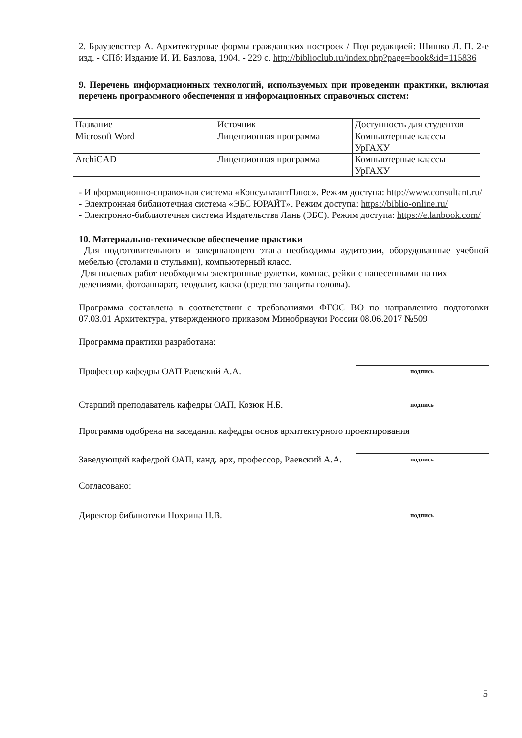2. Браузеветтер А. Архитектурные формы гражданских построек / Под редакцией: Шишко Л. П. 2-е изд. - СПб: Издание И. И. Базлова, 1904. - 229 с. http://biblioclub.ru/index.php?page=book&id=115836
9. Перечень информационных технологий, используемых при проведении практики, включая перечень программного обеспечения и информационных справочных систем:
| Название | Источник | Доступность для студентов |
| Microsoft Word | Лицензионная программа | Компьютерные классы УрГАХУ |
| ArchiCAD | Лицензионная программа | Компьютерные классы УрГАХУ |
- Информационно-справочная система «КонсультантПлюс». Режим доступа: http://www.consultant.ru/
- Электронная библиотечная система «ЭБС ЮРАЙТ». Режим доступа: https://biblio-online.ru/
- Электронно-библиотечная система Издательства Лань (ЭБС). Режим доступа: https://e.lanbook.com/
10. Материально-техническое обеспечение практики
Для подготовительного и завершающего этапа необходимы аудитории, оборудованные учебной мебелью (столами и стульями), компьютерный класс.
Для полевых работ необходимы электронные рулетки, компас, рейки с нанесенными на них делениями, фотоаппарат, теодолит, каска (средство защиты головы).
Программа составлена в соответствии с требованиями ФГОС ВО по направлению подготовки 07.03.01 Архитектура, утвержденного приказом Минобрнауки России 08.06.2017 №509
Программа практики разработана:
Профессор кафедры ОАП Раевский А.А.
подпись
Старший преподаватель кафедры ОАП, Козюк Н.Б.
подпись
Программа одобрена на заседании кафедры основ архитектурного проектирования
Заведующий кафедрой ОАП, канд. арх, профессор, Раевский А.А.
подпись
Согласовано:
Директор библиотеки Нохрина Н.В.
подпись
5